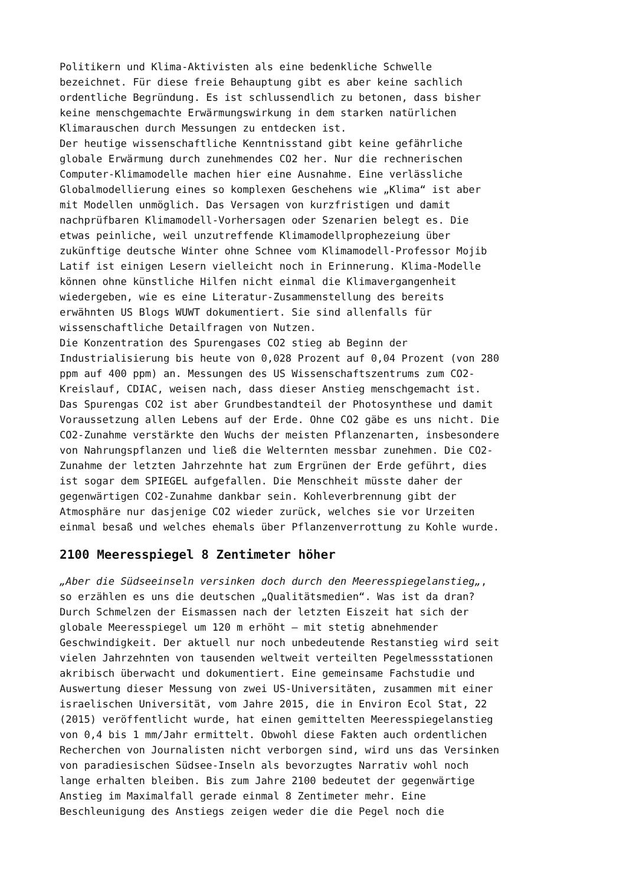Politikern und Klima-Aktivisten als eine bedenkliche Schwelle bezeichnet. Für diese freie Behauptung gibt es aber keine sachlich ordentliche Begründung. Es ist schlussendlich zu betonen, dass bisher keine menschgemachte Erwärmungswirkung in dem starken natürlichen Klimarauschen durch Messungen zu entdecken ist. Der heutige wissenschaftliche Kenntnisstand gibt keine gefährliche globale Erwärmung durch zunehmendes CO2 her. Nur die rechnerischen Computer-Klimamodelle machen hier eine Ausnahme. Eine verlässliche Globalmodellierung eines so komplexen Geschehens wie „Klima“ ist aber mit Modellen unmöglich. Das Versagen von kurzfristigen und damit nachprüfbaren Klimamodell-Vorhersagen oder Szenarien belegt es. Die etwas peinliche, weil unzutreffende Klimamodellprophezeiung über zukünftige deutsche Winter ohne Schnee vom Klimamodell-Professor Mojib Latif ist einigen Lesern vielleicht noch in Erinnerung. Klima-Modelle können ohne künstliche Hilfen nicht einmal die Klimavergangenheit wiedergeben, wie es eine Literatur-Zusammenstellung des bereits erwähnten US Blogs WUWT dokumentiert. Sie sind allenfalls für wissenschaftliche Detailfragen von Nutzen. Die Konzentration des Spurengases CO2 stieg ab Beginn der Industrialisierung bis heute von 0,028 Prozent auf 0,04 Prozent (von 280 ppm auf 400 ppm) an. Messungen des US Wissenschaftszentrums zum CO2- Kreislauf, CDIAC, weisen nach, dass dieser Anstieg menschgemacht ist. Das Spurengas CO2 ist aber Grundbestandteil der Photosynthese und damit Voraussetzung allen Lebens auf der Erde. Ohne CO2 gäbe es uns nicht. Die CO2-Zunahme verstärkte den Wuchs der meisten Pflanzenarten, insbesondere von Nahrungspflanzen und ließ die Welternten messbar zunehmen. Die CO2- Zunahme der letzten Jahrzehnte hat zum Ergrünen der Erde geführt, dies ist sogar dem SPIEGEL aufgefallen. Die Menschheit müsste daher der gegenwärtigen CO2-Zunahme dankbar sein. Kohleverbrennung gibt der Atmosphäre nur dasjenige CO2 wieder zurück, welches sie vor Urzeiten einmal besaß und welches ehemals über Pflanzenverrottung zu Kohle wurde.
2100 Meeresspiegel 8 Zentimeter höher
„Aber die Südseeinseln versinken doch durch den Meeresspiegelanstieg„, so erzählen es uns die deutschen „Qualitätsmedien“. Was ist da dran? Durch Schmelzen der Eismassen nach der letzten Eiszeit hat sich der globale Meeresspiegel um 120 m erhöht – mit stetig abnehmender Geschwindigkeit. Der aktuell nur noch unbedeutende Restanstieg wird seit vielen Jahrzehnten von tausenden weltweit verteilten Pegelmessstationen akribisch überwacht und dokumentiert. Eine gemeinsame Fachstudie und Auswertung dieser Messung von zwei US-Universitäten, zusammen mit einer israelischen Universität, vom Jahre 2015, die in Environ Ecol Stat, 22 (2015) veröffentlicht wurde, hat einen gemittelten Meeresspiegelanstieg von 0,4 bis 1 mm/Jahr ermittelt. Obwohl diese Fakten auch ordentlichen Recherchen von Journalisten nicht verborgen sind, wird uns das Versinken von paradiesischen Südsee-Inseln als bevorzugtes Narrativ wohl noch lange erhalten bleiben. Bis zum Jahre 2100 bedeutet der gegenwärtige Anstieg im Maximalfall gerade einmal 8 Zentimeter mehr. Eine Beschleunigung des Anstiegs zeigen weder die die Pegel noch die